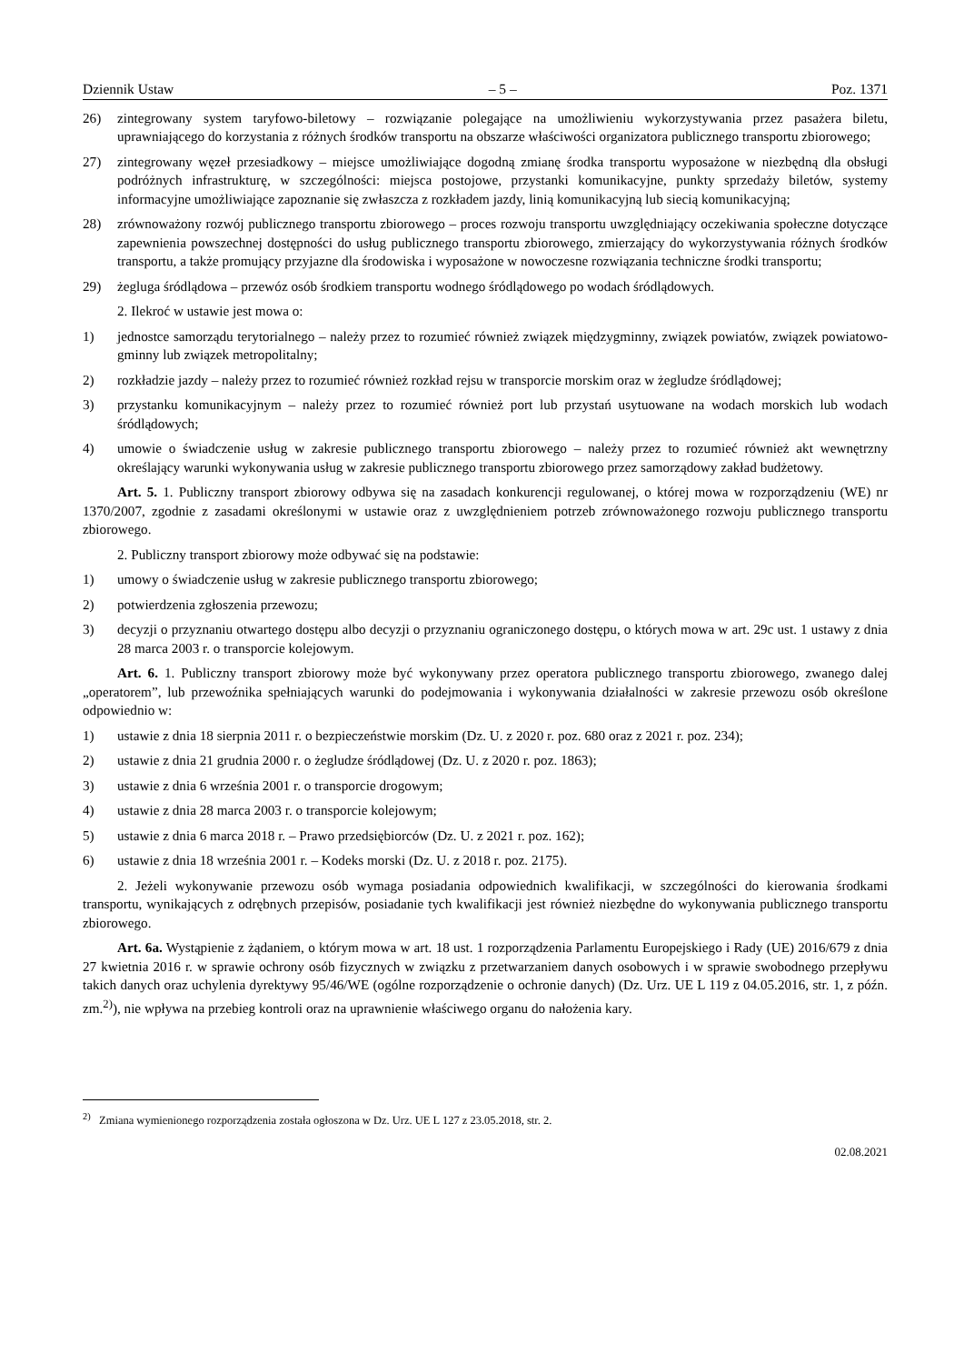Dziennik Ustaw – 5 – Poz. 1371
26) zintegrowany system taryfowo-biletowy – rozwiązanie polegające na umożliwieniu wykorzystywania przez pasażera biletu, uprawniającego do korzystania z różnych środków transportu na obszarze właściwości organizatora publicznego transportu zbiorowego;
27) zintegrowany węzeł przesiadkowy – miejsce umożliwiające dogodną zmianę środka transportu wyposażone w niezbędną dla obsługi podróżnych infrastrukturę, w szczególności: miejsca postojowe, przystanki komunikacyjne, punkty sprzedaży biletów, systemy informacyjne umożliwiające zapoznanie się zwłaszcza z rozkładem jazdy, linią komunikacyjną lub siecią komunikacyjną;
28) zrównoważony rozwój publicznego transportu zbiorowego – proces rozwoju transportu uwzględniający oczekiwania społeczne dotyczące zapewnienia powszechnej dostępności do usług publicznego transportu zbiorowego, zmierzający do wykorzystywania różnych środków transportu, a także promujący przyjazne dla środowiska i wyposażone w nowoczesne rozwiązania techniczne środki transportu;
29) żegluga śródlądowa – przewóz osób środkiem transportu wodnego śródlądowego po wodach śródlądowych.
2. Ilekroć w ustawie jest mowa o:
1) jednostce samorządu terytorialnego – należy przez to rozumieć również związek międzygminny, związek powiatów, związek powiatowo-gminny lub związek metropolitalny;
2) rozkładzie jazdy – należy przez to rozumieć również rozkład rejsu w transporcie morskim oraz w żegludze śródlądowej;
3) przystanku komunikacyjnym – należy przez to rozumieć również port lub przystań usytuowane na wodach morskich lub wodach śródlądowych;
4) umowie o świadczenie usług w zakresie publicznego transportu zbiorowego – należy przez to rozumieć również akt wewnętrzny określający warunki wykonywania usług w zakresie publicznego transportu zbiorowego przez samorządowy zakład budżetowy.
Art. 5. 1. Publiczny transport zbiorowy odbywa się na zasadach konkurencji regulowanej, o której mowa w rozporządzeniu (WE) nr 1370/2007, zgodnie z zasadami określonymi w ustawie oraz z uwzględnieniem potrzeb zrównoważonego rozwoju publicznego transportu zbiorowego.
2. Publiczny transport zbiorowy może odbywać się na podstawie:
1) umowy o świadczenie usług w zakresie publicznego transportu zbiorowego;
2) potwierdzenia zgłoszenia przewozu;
3) decyzji o przyznaniu otwartego dostępu albo decyzji o przyznaniu ograniczonego dostępu, o których mowa w art. 29c ust. 1 ustawy z dnia 28 marca 2003 r. o transporcie kolejowym.
Art. 6. 1. Publiczny transport zbiorowy może być wykonywany przez operatora publicznego transportu zbiorowego, zwanego dalej „operatorem”, lub przewoźnika spełniających warunki do podejmowania i wykonywania działalności w zakresie przewozu osób określone odpowiednio w:
1) ustawie z dnia 18 sierpnia 2011 r. o bezpieczeństwie morskim (Dz. U. z 2020 r. poz. 680 oraz z 2021 r. poz. 234);
2) ustawie z dnia 21 grudnia 2000 r. o żegludze śródlądowej (Dz. U. z 2020 r. poz. 1863);
3) ustawie z dnia 6 września 2001 r. o transporcie drogowym;
4) ustawie z dnia 28 marca 2003 r. o transporcie kolejowym;
5) ustawie z dnia 6 marca 2018 r. – Prawo przedsiębiorców (Dz. U. z 2021 r. poz. 162);
6) ustawie z dnia 18 września 2001 r. – Kodeks morski (Dz. U. z 2018 r. poz. 2175).
2. Jeżeli wykonywanie przewozu osób wymaga posiadania odpowiednich kwalifikacji, w szczególności do kierowania środkami transportu, wynikających z odrębnych przepisów, posiadanie tych kwalifikacji jest również niezbędne do wykonywania publicznego transportu zbiorowego.
Art. 6a. Wystąpienie z żądaniem, o którym mowa w art. 18 ust. 1 rozporządzenia Parlamentu Europejskiego i Rady (UE) 2016/679 z dnia 27 kwietnia 2016 r. w sprawie ochrony osób fizycznych w związku z przetwarzaniem danych osobowych i w sprawie swobodnego przepływu takich danych oraz uchylenia dyrektywy 95/46/WE (ogólne rozporządzenie o ochronie danych) (Dz. Urz. UE L 119 z 04.05.2016, str. 1, z późn. zm.<sup>2)</sup>), nie wpływa na przebieg kontroli oraz na uprawnienie właściwego organu do nałożenia kary.
<sup>2)</sup> Zmiana wymienionego rozporządzenia została ogłoszona w Dz. Urz. UE L 127 z 23.05.2018, str. 2.
02.08.2021